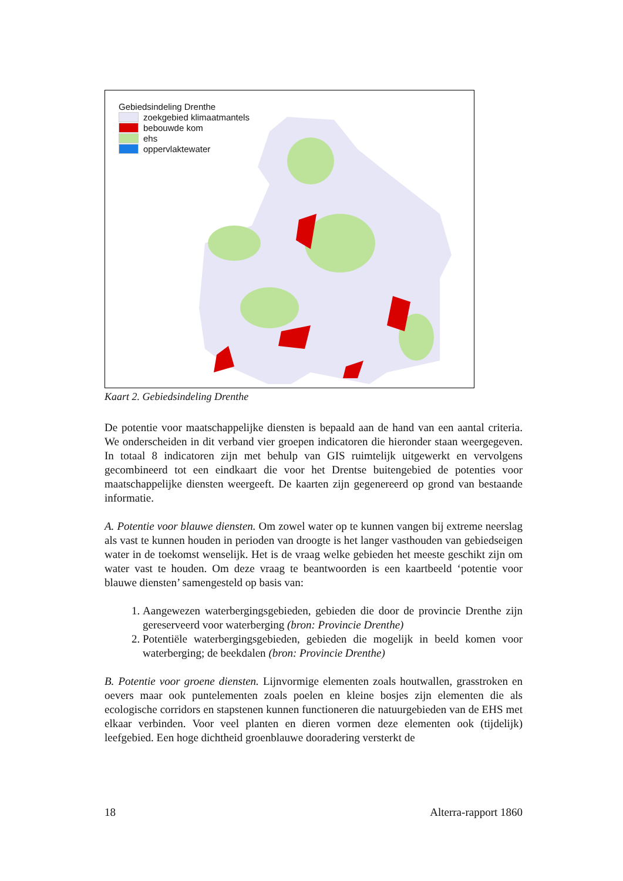Gebiedsindeling Drenthe
zoekgebied klimaatmantels
bebouwde kom
ehs
oppervlaktewater
Kaart 2. Gebiedsindeling Drenthe
De potentie voor maatschappelijke diensten is bepaald aan de hand van een aantal criteria. We onderscheiden in dit verband vier groepen indicatoren die hieronder staan weergegeven. In totaal 8 indicatoren zijn met behulp van GIS ruimtelijk uitgewerkt en vervolgens gecombineerd tot een eindkaart die voor het Drentse buitengebied de potenties voor maatschappelijke diensten weergeeft. De kaarten zijn gegenereerd op grond van bestaande informatie.
A. Potentie voor blauwe diensten. Om zowel water op te kunnen vangen bij extreme neerslag als vast te kunnen houden in perioden van droogte is het langer vasthouden van gebiedseigen water in de toekomst wenselijk. Het is de vraag welke gebieden het meeste geschikt zijn om water vast te houden. Om deze vraag te beantwoorden is een kaartbeeld ‘potentie voor blauwe diensten’ samengesteld op basis van:
1. Aangewezen waterbergingsgebieden, gebieden die door de provincie Drenthe zijn gereserveerd voor waterberging (bron: Provincie Drenthe)
2. Potentiële waterbergingsgebieden, gebieden die mogelijk in beeld komen voor waterberging; de beekdalen (bron: Provincie Drenthe)
B. Potentie voor groene diensten. Lijnvormige elementen zoals houtwallen, grasstroken en oevers maar ook puntelementen zoals poelen en kleine bosjes zijn elementen die als ecologische corridors en stapstenen kunnen functioneren die natuurgebieden van de EHS met elkaar verbinden. Voor veel planten en dieren vormen deze elementen ook (tijdelijk) leefgebied. Een hoge dichtheid groenblauwe dooradering versterkt de
18 Alterra-rapport 1860